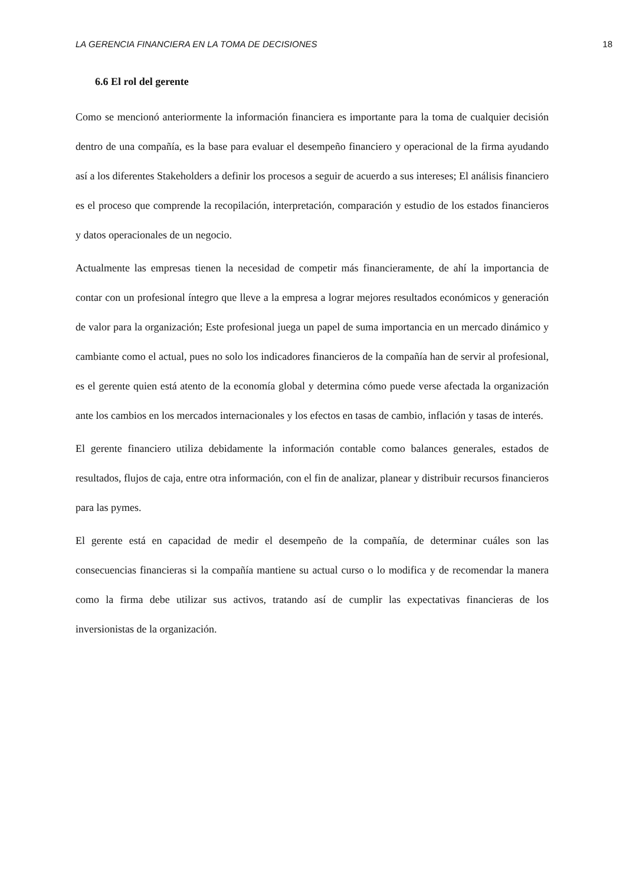LA GERENCIA FINANCIERA EN LA TOMA DE DECISIONES 18
6.6 El rol del gerente
Como se mencionó anteriormente la información financiera es importante para la toma de cualquier decisión dentro de una compañía, es la base para evaluar el desempeño financiero y operacional de la firma ayudando así a los diferentes Stakeholders a definir los procesos a seguir de acuerdo a sus intereses; El análisis financiero es el proceso que comprende la recopilación, interpretación, comparación y estudio de los estados financieros y datos operacionales de un negocio.
Actualmente las empresas tienen la necesidad de competir más financieramente, de ahí la importancia de contar con un profesional íntegro que lleve a la empresa a lograr mejores resultados económicos y generación de valor para la organización; Este profesional juega un papel de suma importancia en un mercado dinámico y cambiante como el actual, pues no solo los indicadores financieros de la compañía han de servir al profesional, es el gerente quien está atento de la economía global y determina cómo puede verse afectada la organización ante los cambios en los mercados internacionales y los efectos en tasas de cambio, inflación y tasas de interés.
El gerente financiero utiliza debidamente la información contable como balances generales, estados de resultados, flujos de caja, entre otra información, con el fin de analizar, planear y distribuir recursos financieros para las pymes.
El gerente está en capacidad de medir el desempeño de la compañía, de determinar cuáles son las consecuencias financieras si la compañía mantiene su actual curso o lo modifica y de recomendar la manera como la firma debe utilizar sus activos, tratando así de cumplir las expectativas financieras de los inversionistas de la organización.